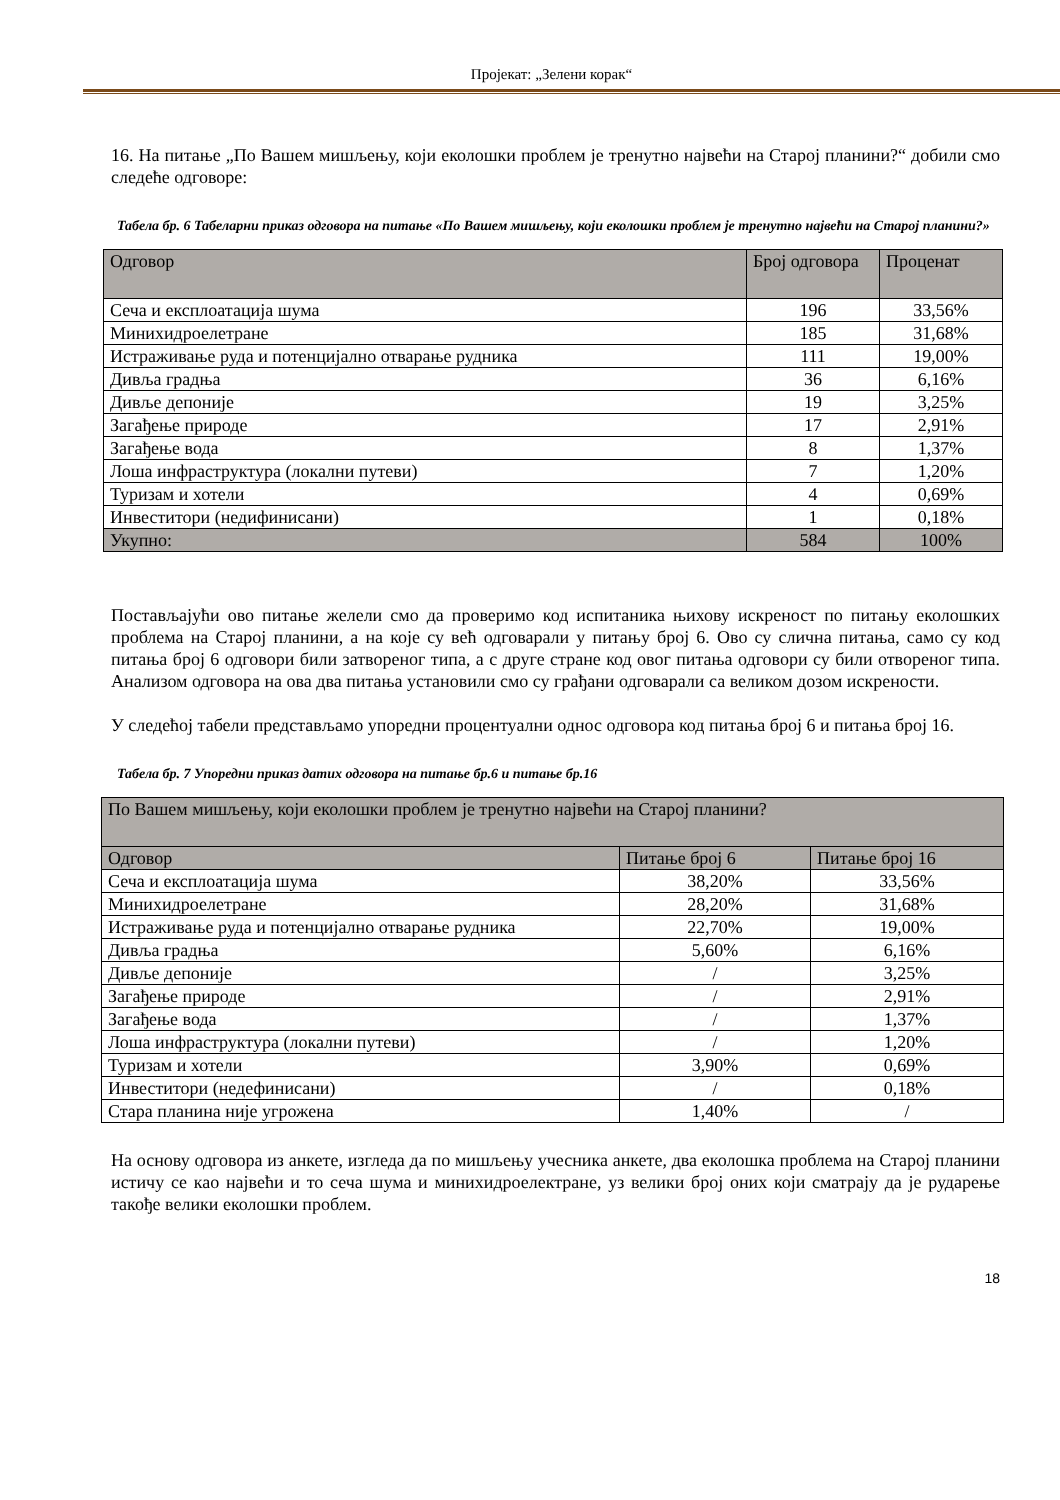Пројекат: „Зелени корак“
16. На питање „По Вашем мишљењу, који еколошки проблем је тренутно највећи на Старој планини?“ добили смо следеће одговоре:
Табела бр. 6 Табеларни приказ одговора на питање «По Вашем мишљењу, који еколошки проблем је тренутно највећи на Старој планини?»
| Одговор | Број одговора | Проценат |
| --- | --- | --- |
| Сеча и експлоатација шума | 196 | 33,56% |
| Минихидроелетране | 185 | 31,68% |
| Истраживање руда и потенцијално отварање рудника | 111 | 19,00% |
| Дивља градња | 36 | 6,16% |
| Дивље депоније | 19 | 3,25% |
| Загађење природе | 17 | 2,91% |
| Загађење вода | 8 | 1,37% |
| Лоша инфраструктура (локални путеви) | 7 | 1,20% |
| Туризам и хотели | 4 | 0,69% |
| Инвеститори (недифинисани) | 1 | 0,18% |
| Укупно: | 584 | 100% |
Постављајући ово питање желели смо да проверимо код испитаника њихову искреност по питању еколошких проблема на Старој планини, а на које су већ одговарали у питању број 6. Ово су слична питања, само су код питања број 6 одговори били затвореног типа, а с друге стране код овог питања одговори су били отвореног типа. Анализом одговора на ова два питања установили смо су грађани одговарали са великом дозом искрености.
У следећој табели представљамо упоредни процентуални однос одговора код питања број 6 и питања број 16.
Табела бр. 7 Упоредни приказ датих одговора на питање бр.6 и питање бр.16
| По Вашем мишљењу, који еколошки проблем је тренутно највећи на Старој планини? | | |
| --- | --- | --- |
| Одговор | Питање број 6 | Питање број 16 |
| Сеча и експлоатација шума | 38,20% | 33,56% |
| Минихидроелетране | 28,20% | 31,68% |
| Истраживање руда и потенцијално отварање рудника | 22,70% | 19,00% |
| Дивља градња | 5,60% | 6,16% |
| Дивље депоније | / | 3,25% |
| Загађење природе | / | 2,91% |
| Загађење вода | / | 1,37% |
| Лоша инфраструктура (локални путеви) | / | 1,20% |
| Туризам и хотели | 3,90% | 0,69% |
| Инвеститори (недефинисани) | / | 0,18% |
| Стара планина није угрожена | 1,40% | / |
На основу одговора из анкете, изгледа да по мишљењу учесника анкете, два еколошка проблема на Старој планини истичу се као највећи и то сеча шума и минихидроелектране, уз велики број оних који сматрају да је рударење такође велики еколошки проблем.
18